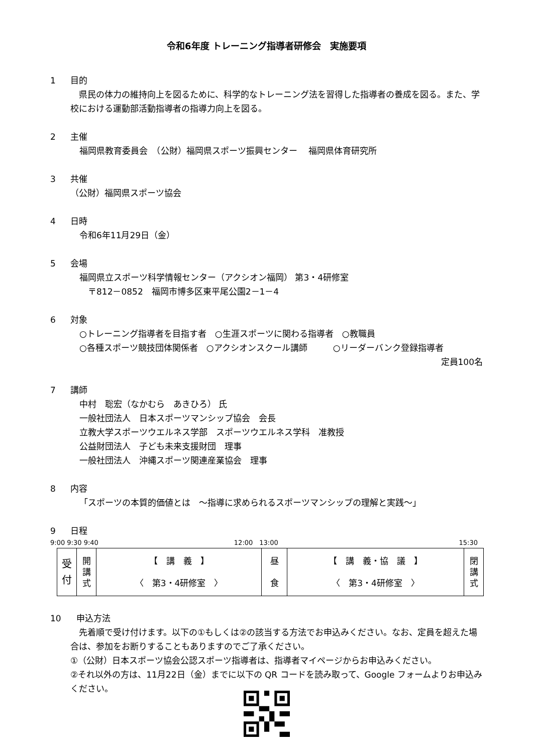令和6年度 トレーニング指導者研修会　実施要項
1 目的
　県民の体力の維持向上を図るために、科学的なトレーニング法を習得した指導者の養成を図る。また、学校における運動部活動指導者の指導力向上を図る。
2 主催
福岡県教育委員会　（公財）福岡県スポーツ振興センター　 福岡県体育研究所
3 共催
（公財）福岡県スポーツ協会
4 日時
令和6年11月29日（金）
5 会場
福岡県立スポーツ科学情報センター（アクシオン福岡） 第3・4研修室
　〒812－0852　福岡市博多区東平尾公園2－1－4
6 対象
○トレーニング指導者を目指す者　○生涯スポーツに関わる指導者　○教職員
○各種スポーツ競技団体関係者　○アクシオンスクール講師　　　○リーダーバンク登録指導者
定員100名
7 講師
中村　聡宏（なかむら　あきひろ） 氏
一般社団法人　日本スポーツマンシップ協会　会長
立教大学スポーツウエルネス学部　スポーツウエルネス学科　准教授
公益財団法人　子ども未来支援財団　理事
一般社団法人　沖縄スポーツ関連産業協会　理事
8 内容
「スポーツの本質的価値とは　～指導に求められるスポーツマンシップの理解と実践～」
9 日程
9:00 9:30 9:40 12:00　13:00 15:30
| 受 付 | 開 講 式 | 【 講 義 】 〈 第3・4研修室 〉 | 昼 食 | 【 講 義・協 議 】 〈 第3・4研修室 〉 | 閉 講 式 |
10 申込方法
　先着順で受け付けます。以下の①もしくは②の該当する方法でお申込みください。なお、定員を超えた場合は、参加をお断りすることもありますのでご了承ください。
①（公財）日本スポーツ協会公認スポーツ指導者は、指導者マイページからお申込みください。
②それ以外の方は、11月22日（金）までに以下の QR コードを読み取って、Google フォームよりお申込みください。